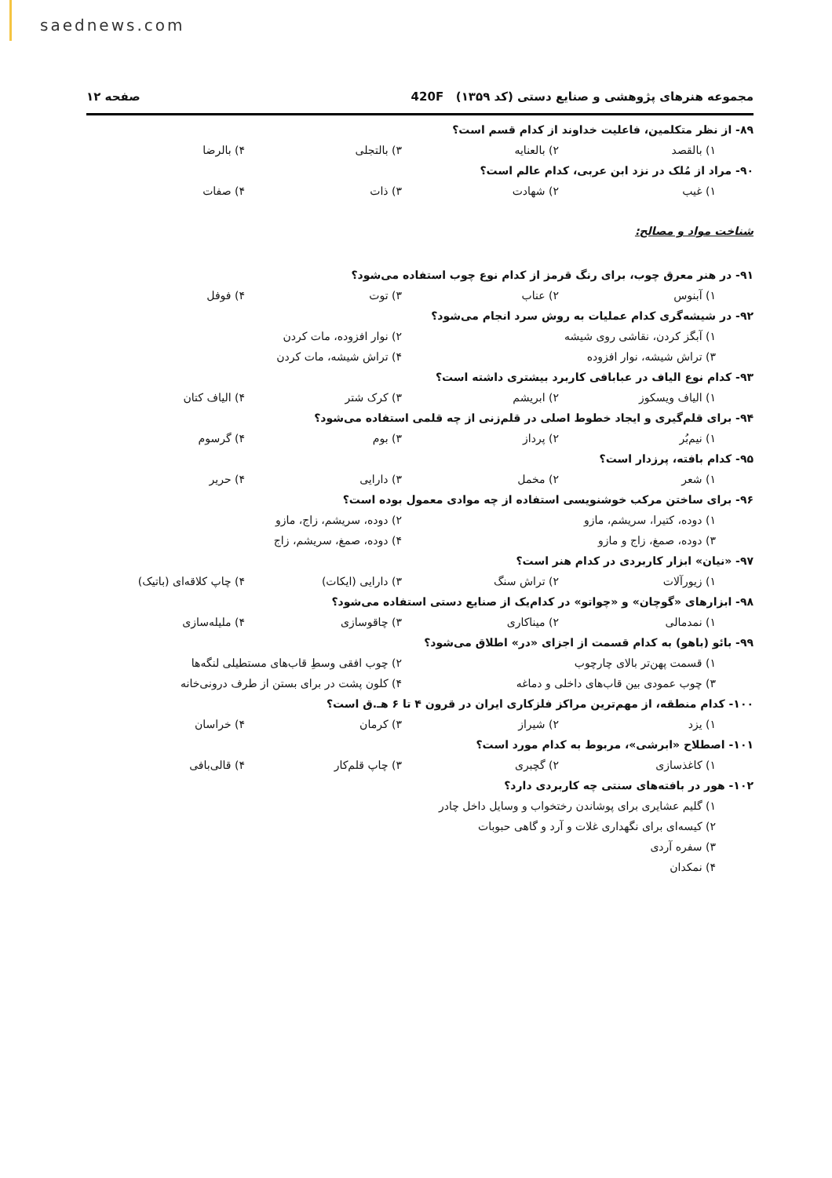saednews.com
مجموعه هنرهای پژوهشی و صنایع دستی (کد ۱۳۵۹) 420F صفحه ۱۲
۸۹- از نظر متکلمین، فاعلیت خداوند از کدام قسم است؟
۱) بالقصد ۲) بالعنایه ۳) بالتجلی ۴) بالرضا
۹۰- مراد از مُلک در نزد ابن عربی، کدام عالم است؟
۱) غیب ۲) شهادت ۳) ذات ۴) صفات
شناخت مواد و مصالح:
۹۱- در هنر معرق چوب، برای رنگ قرمز از کدام نوع چوب استفاده می‌شود؟
۱) آبنوس ۲) عناب ۳) توت ۴) فوفل
۹۲- در شیشه‌گری کدام عملیات به روش سرد انجام می‌شود؟
۱) آبگز کردن، نقاشی روی شیشه ۲) نوار افزوده، مات کردن
۳) تراش شیشه، نوار افزوده ۴) تراش شیشه، مات کردن
۹۳- کدام نوع الیاف در عبابافی کاربرد بیشتری داشته است؟
۱) الیاف ویسکوز ۲) ابریشم ۳) کرک شتر ۴) الیاف کتان
۹۴- برای قلم‌گیری و ایجاد خطوط اصلی در قلم‌زنی از چه قلمی استفاده می‌شود؟
۱) نیم‌بُر ۲) پرداز ۳) بوم ۴) گرسوم
۹۵- کدام بافته، پرزدار است؟
۱) شعر ۲) مخمل ۳) دارایی ۴) حریر
۹۶- برای ساختن مرکب خوشنویسی استفاده از چه موادی معمول بوده است؟
۱) دوده، کتیرا، سریشم، مازو ۲) دوده، سریشم، زاج، مازو
۳) دوده، صمغ، زاج و مازو ۴) دوده، صمغ، سریشم، زاج
۹۷- «نیان» ابزار کاربردی در کدام هنر است؟
۱) زیورآلات ۲) تراش سنگ ۳) دارایی (ایکات) ۴) چاپ کلاقه‌ای (باتیک)
۹۸- ابزارهای «گوچان» و «چواتو» در کدام‌یک از صنایع دستی استفاده می‌شود؟
۱) نمدمالی ۲) میناکاری ۳) چاقوسازی ۴) ملیله‌سازی
۹۹- بائو (باهو) به کدام قسمت از اجزای «در» اطلاق می‌شود؟
۱) قسمت پهن‌تر بالای چارچوب ۲) چوب افقی وسطِ قاب‌های مستطیلی لنگه‌ها
۳) چوب عمودی بین قاب‌های داخلی و دماغه ۴) کلون پشت در برای بستن از طرف درونی‌خانه
۱۰۰- کدام منطقه، از مهم‌ترین مراکز فلزکاری ایران در قرون ۴ تا ۶ هـ.ق است؟
۱) یزد ۲) شیراز ۳) کرمان ۴) خراسان
۱۰۱- اصطلاح «ابرشی»، مربوط به کدام مورد است؟
۱) کاغذسازی ۲) گچبری ۳) چاپ قلم‌کار ۴) قالی‌بافی
۱۰۲- هور در بافته‌های سنتی چه کاربردی دارد؟
۱) گلیم عشایری برای پوشاندن رختخواب و وسایل داخل چادر
۲) کیسه‌ای برای نگهداری غلات و آرد و گاهی حبوبات
۳) سفره آردی
۴) نمکدان